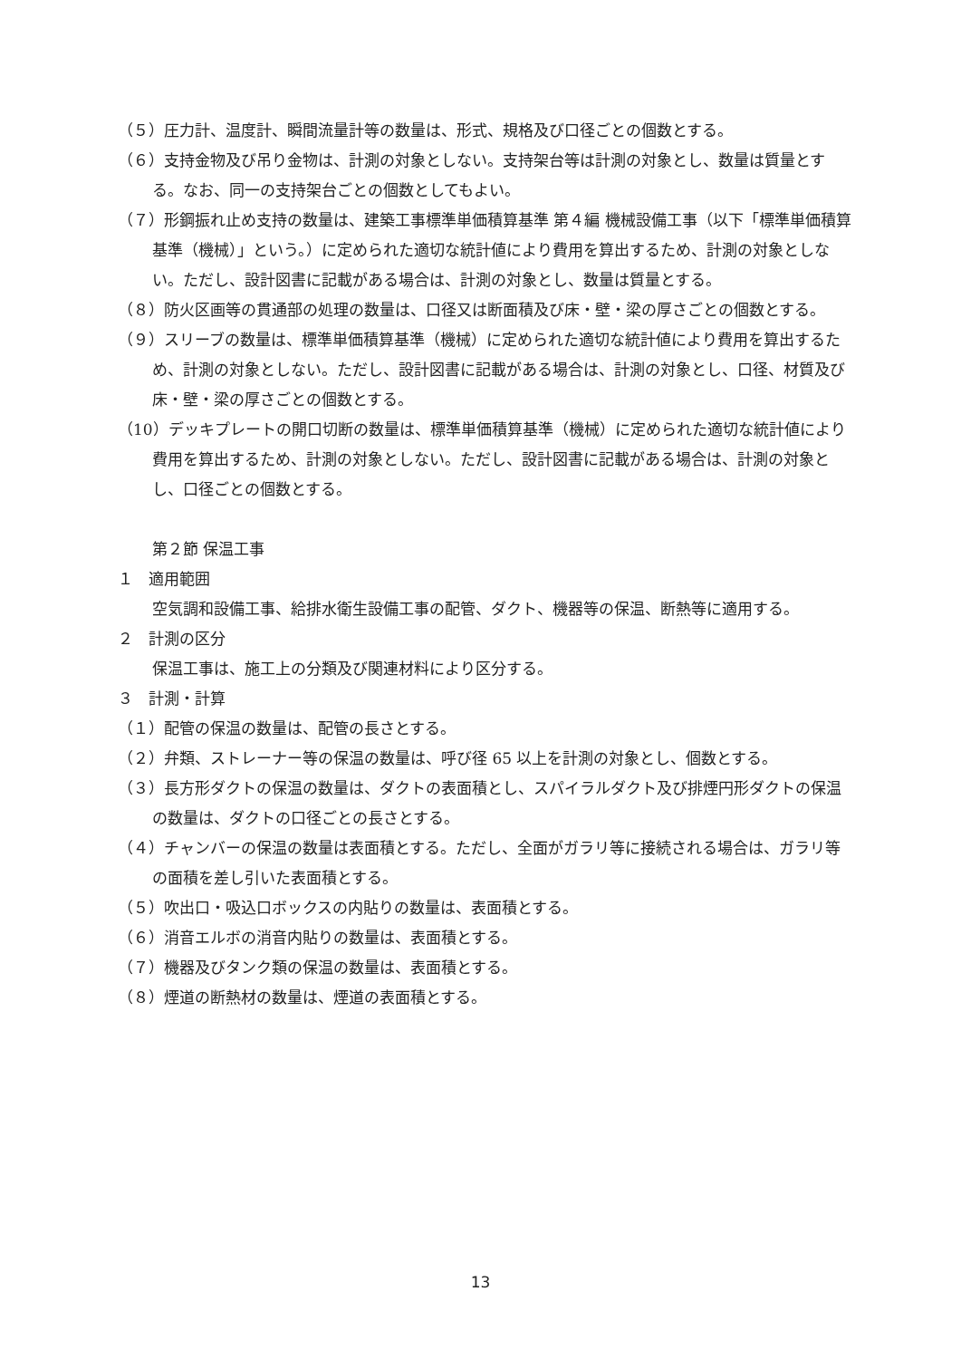（５）圧力計、温度計、瞬間流量計等の数量は、形式、規格及び口径ごとの個数とする。
（６）支持金物及び吊り金物は、計測の対象としない。支持架台等は計測の対象とし、数量は質量とする。なお、同一の支持架台ごとの個数としてもよい。
（７）形鋼振れ止め支持の数量は、建築工事標準単価積算基準 第４編 機械設備工事（以下「標準単価積算基準（機械）」という。）に定められた適切な統計値により費用を算出するため、計測の対象としない。ただし、設計図書に記載がある場合は、計測の対象とし、数量は質量とする。
（８）防火区画等の貫通部の処理の数量は、口径又は断面積及び床・壁・梁の厚さごとの個数とする。
（９）スリーブの数量は、標準単価積算基準（機械）に定められた適切な統計値により費用を算出するため、計測の対象としない。ただし、設計図書に記載がある場合は、計測の対象とし、口径、材質及び床・壁・梁の厚さごとの個数とする。
（10）デッキプレートの開口切断の数量は、標準単価積算基準（機械）に定められた適切な統計値により費用を算出するため、計測の対象としない。ただし、設計図書に記載がある場合は、計測の対象とし、口径ごとの個数とする。
第２節 保温工事
１　適用範囲
空気調和設備工事、給排水衛生設備工事の配管、ダクト、機器等の保温、断熱等に適用する。
２　計測の区分
保温工事は、施工上の分類及び関連材料により区分する。
３　計測・計算
（１）配管の保温の数量は、配管の長さとする。
（２）弁類、ストレーナー等の保温の数量は、呼び径 65 以上を計測の対象とし、個数とする。
（３）長方形ダクトの保温の数量は、ダクトの表面積とし、スパイラルダクト及び排煙円形ダクトの保温の数量は、ダクトの口径ごとの長さとする。
（４）チャンバーの保温の数量は表面積とする。ただし、全面がガラリ等に接続される場合は、ガラリ等の面積を差し引いた表面積とする。
（５）吹出口・吸込口ボックスの内貼りの数量は、表面積とする。
（６）消音エルボの消音内貼りの数量は、表面積とする。
（７）機器及びタンク類の保温の数量は、表面積とする。
（８）煙道の断熱材の数量は、煙道の表面積とする。
13